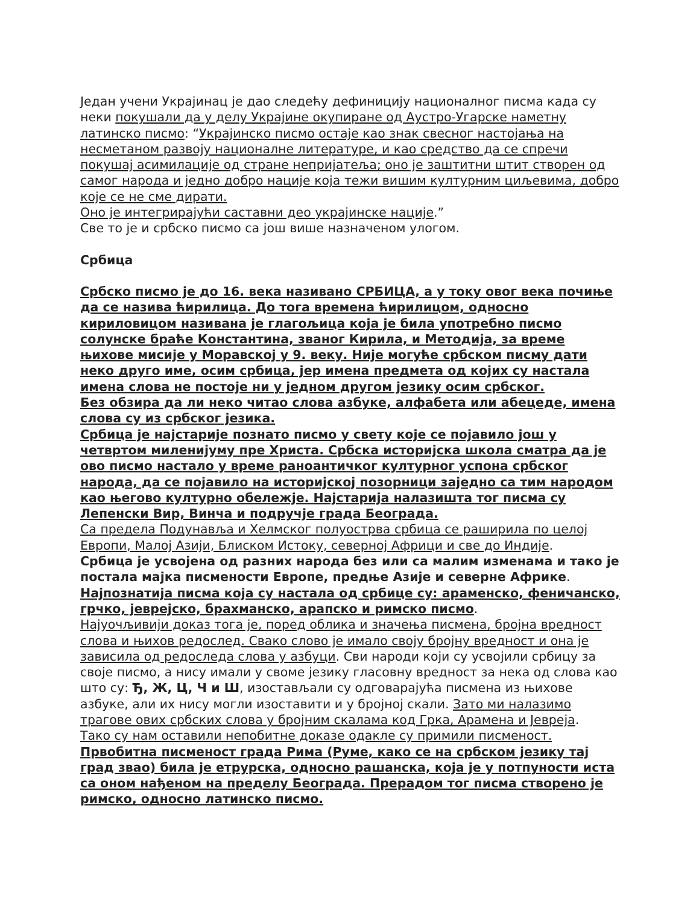Један учени Украјинац је дао следећу дефиницију националног писма када су неки покушали да у делу Украјине окупиране од Аустро-Угарске наметну латинско писмо: “Украјинско писмо остаје као знак свесног настојања на несметаном развоју националне литературе, и као средство да се спречи покушај асимилације од стране непријатеља; оно је заштитни штит створен од самог народа и једно добро нације која тежи вишим културним циљевима, добро које се не сме дирати.
Оно је интегрирајући саставни део украјинске нације.”
Све то је и србско писмо са још више назначеном улогом.
Србица
Србско писмо је до 16. века називано СРБИЦА, а у току овог века почиње да се назива ћирилица. До тога времена ћирилицом, односно кириловицом називана је глагољица која је била употребно писмо солунске браће Константина, званог Кирила, и Методија, за време њихове мисије у Моравској у 9. веку. Није могуће србском писму дати неко друго име, осим србица, јер имена предмета од којих су настала имена слова не постоје ни у једном другом језику осим србског.
Без обзира да ли неко читао слова азбуке, алфабета или абецеде, имена слова су из србског језика.
Србица је најстарије познато писмо у свету које се појавило још у четвртом миленијуму пре Христа. Србска историјска школа сматра да је ово писмо настало у време раноантичког културног успона србског народа, да се појавило на историјској позорници заједно са тим народом као његово културно обележје. Најстарија налазишта тог писма су Лепенски Вир, Винча и подручје града Београда.
Са предела Подунавља и Хелмског полуострва србица се раширила по целој Европи, Малој Азији, Блиском Истоку, северној Африци и све до Индије.
Србица је усвојена од разних народа без или са малим изменама и тако је постала мајка писмености Европе, предње Азије и северне Африке.
Најпознатија писма која су настала од србице су: араменско, феничанско, грчко, јеврејско, брахманско, арапско и римско писмо.
Најуочљивији доказ тога је, поред облика и значења писмена, бројна вредност слова и њихов редослед. Свако слово је имало своју бројну вредност и она је зависила од редоследа слова у азбуци. Сви народи који су усвојили србицу за своје писмо, а нису имали у своме језику гласовну вредност за нека од слова као што су: Ђ, Ж, Ц, Ч и Ш, изостављали су одговарајућа писмена из њихове азбуке, али их нису могли изоставити и у бројној скали. Зато ми налазимо трагове ових србских слова у бројним скалама код Грка, Арамена и Јевреја.
Тако су нам оставили непобитне доказе одакле су примили писменост.
Првобитна писменост града Рима (Руме, како се на србском језику тај град звао) била је етрурска, односно рашанска, која је у потпуности иста са оном нађеном на пределу Београда. Прерадом тог писма створено је римско, односно латинско писмо.